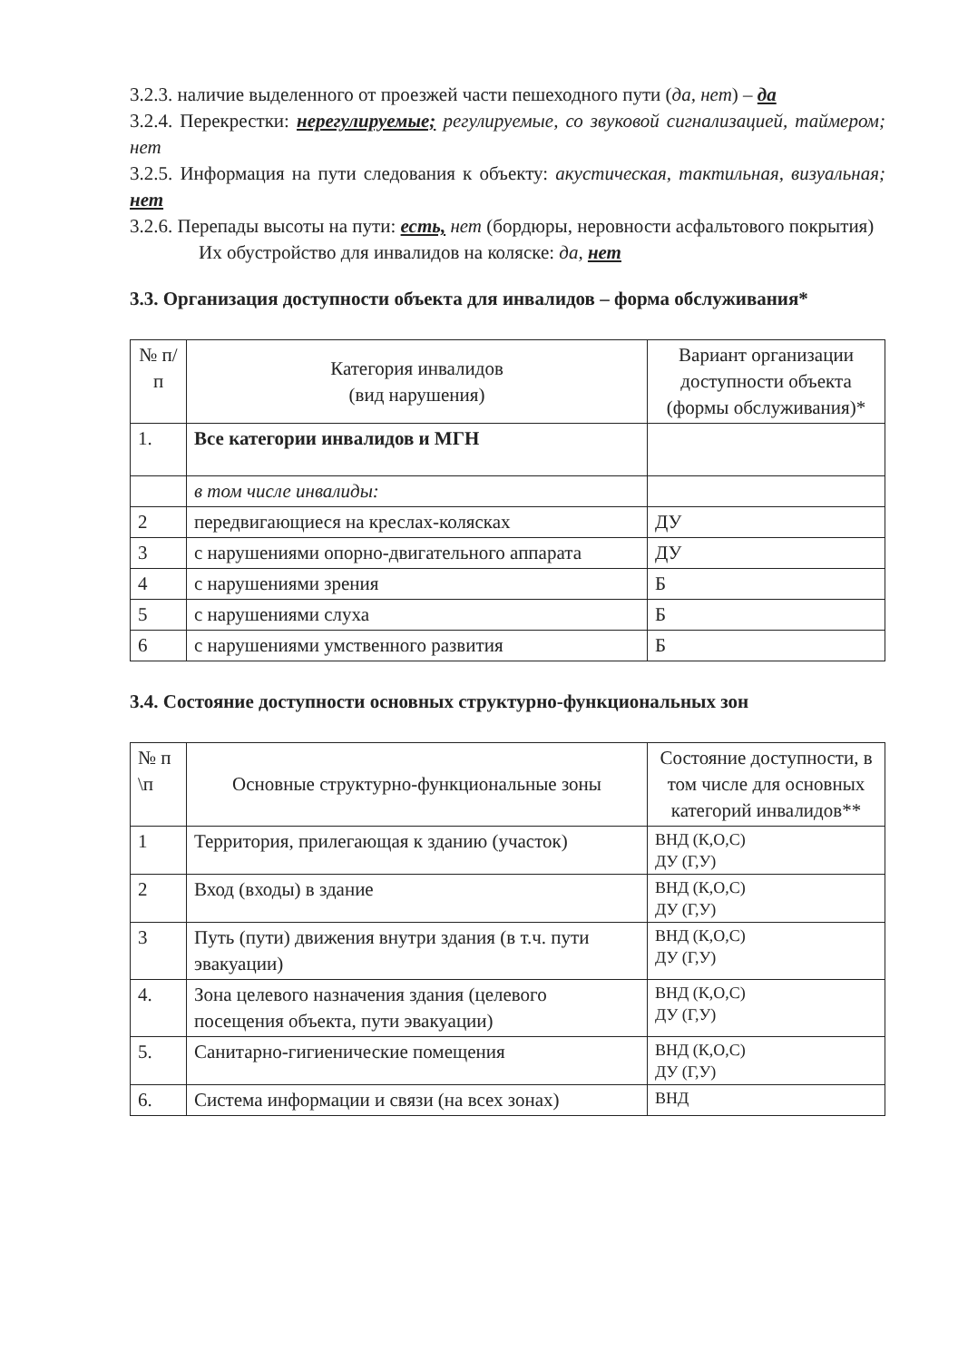3.2.3. наличие выделенного от проезжей части пешеходного пути (да, нет) – да
3.2.4. Перекрестки: нерегулируемые; регулируемые, со звуковой сигнализацией, таймером; нет
3.2.5. Информация на пути следования к объекту: акустическая, тактильная, визуальная; нет
3.2.6. Перепады высоты на пути: есть, нет (бордюры, неровности асфальтового покрытия)
Их обустройство для инвалидов на коляске: да, нет
3.3. Организация доступности объекта для инвалидов – форма обслуживания*
| № п/п | Категория инвалидов (вид нарушения) | Вариант организации доступности объекта (формы обслуживания)* |
| --- | --- | --- |
| 1. | Все категории инвалидов и МГН | |
| | в том числе инвалиды: | |
| 2 | передвигающиеся на креслах-колясках | ДУ |
| 3 | с нарушениями опорно-двигательного аппарата | ДУ |
| 4 | с нарушениями зрения | Б |
| 5 | с нарушениями слуха | Б |
| 6 | с нарушениями умственного развития | Б |
3.4. Состояние доступности основных структурно-функциональных зон
| № п \п | Основные структурно-функциональные зоны | Состояние доступности, в том числе для основных категорий инвалидов** |
| --- | --- | --- |
| 1 | Территория, прилегающая к зданию (участок) | ВНД (К,О,С) ДУ (Г,У) |
| 2 | Вход (входы) в здание | ВНД (К,О,С) ДУ (Г,У) |
| 3 | Путь (пути) движения внутри здания (в т.ч. пути эвакуации) | ВНД (К,О,С) ДУ (Г,У) |
| 4. | Зона целевого назначения здания (целевого посещения объекта, пути эвакуации) | ВНД (К,О,С) ДУ (Г,У) |
| 5. | Санитарно-гигиенические помещения | ВНД (К,О,С) ДУ (Г,У) |
| 6. | Система информации и связи (на всех зонах) | ВНД |